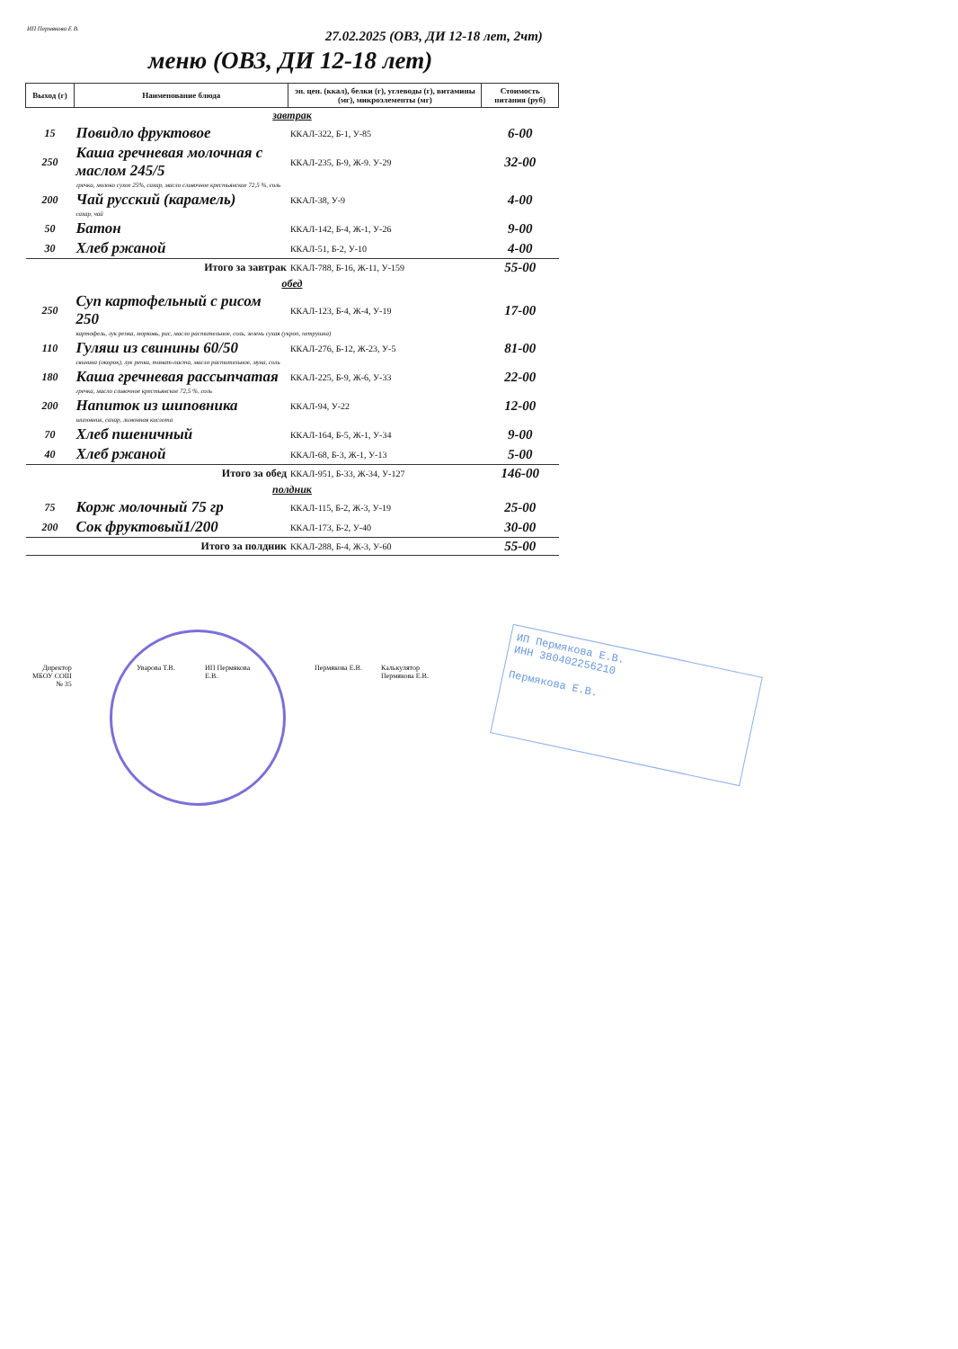ИП Пермякова Е В.
27.02.2025 (ОВЗ, ДИ 12-18 лет, 2чт)
меню (ОВЗ, ДИ 12-18 лет)
| Выход (г) | Наименование блюда | эн. цен. (ккал), белки (г), углеводы (г), витамины (мг), микроэлементы (мг) | Стоимость питания (руб) |
| --- | --- | --- | --- |
| завтрак | | | |
| 15 | Повидло фруктовое | ККАЛ-322, Б-1, У-85 | 6-00 |
| 250 | Каша гречневая молочная с маслом 245/5 | ККАЛ-235, Б-9, Ж-9. У-29 | 32-00 |
| | гречка, молоко сухое 25%, сахар, масло сливочное крестьянское 72,5 %, соль | | |
| 200 | Чай русский (карамель) | ККАЛ-38, У-9 | 4-00 |
| | сахар, чай | | |
| 50 | Батон | ККАЛ-142, Б-4, Ж-1, У-26 | 9-00 |
| 30 | Хлеб ржаной | ККАЛ-51, Б-2, У-10 | 4-00 |
| | Итого за завтрак | ККАЛ-788, Б-16, Ж-11, У-159 | 55-00 |
| обед | | | |
| 250 | Суп картофельный с рисом 250 | ККАЛ-123, Б-4, Ж-4, У-19 | 17-00 |
| | картофель, лук репка, морковь, рис, масло растительное, соль, зелень сухая (укроп, петрушка) | | |
| 110 | Гуляш из свинины 60/50 | ККАЛ-276, Б-12, Ж-23, У-5 | 81-00 |
| | свинина (окорок), лук репка, томат-паста, масло растительное, мука, соль | | |
| 180 | Каша гречневая рассыпчатая | ККАЛ-225, Б-9, Ж-6, У-33 | 22-00 |
| | гречка, масло сливочное крестьянское 72,5 %, соль | | |
| 200 | Напиток из шиповника | ККАЛ-94, У-22 | 12-00 |
| | шиповник, сахар, лимонная кислота | | |
| 70 | Хлеб пшеничный | ККАЛ-164, Б-5, Ж-1, У-34 | 9-00 |
| 40 | Хлеб ржаной | ККАЛ-68, Б-3, Ж-1, У-13 | 5-00 |
| | Итого за обед | ККАЛ-951, Б-33, Ж-34, У-127 | 146-00 |
| полдник | | | |
| 75 | Корж молочный 75 гр | ККАЛ-115, Б-2, Ж-3, У-19 | 25-00 |
| 200 | Сок фруктовый1/200 | ККАЛ-173, Б-2, У-40 | 30-00 |
| | Итого за полдник | ККАЛ-288, Б-4, Ж-3, У-60 | 55-00 |
Директор
МБОУ СОШ
№ 35
Уварова Т.В.
ИП Пермякова
Е.В.
Пермякова Е.В.
Калькулятор
Пермякова Е.В.
ИП Пермякова Е.В.
ИНН 380402256210
Пермякова Е.В.